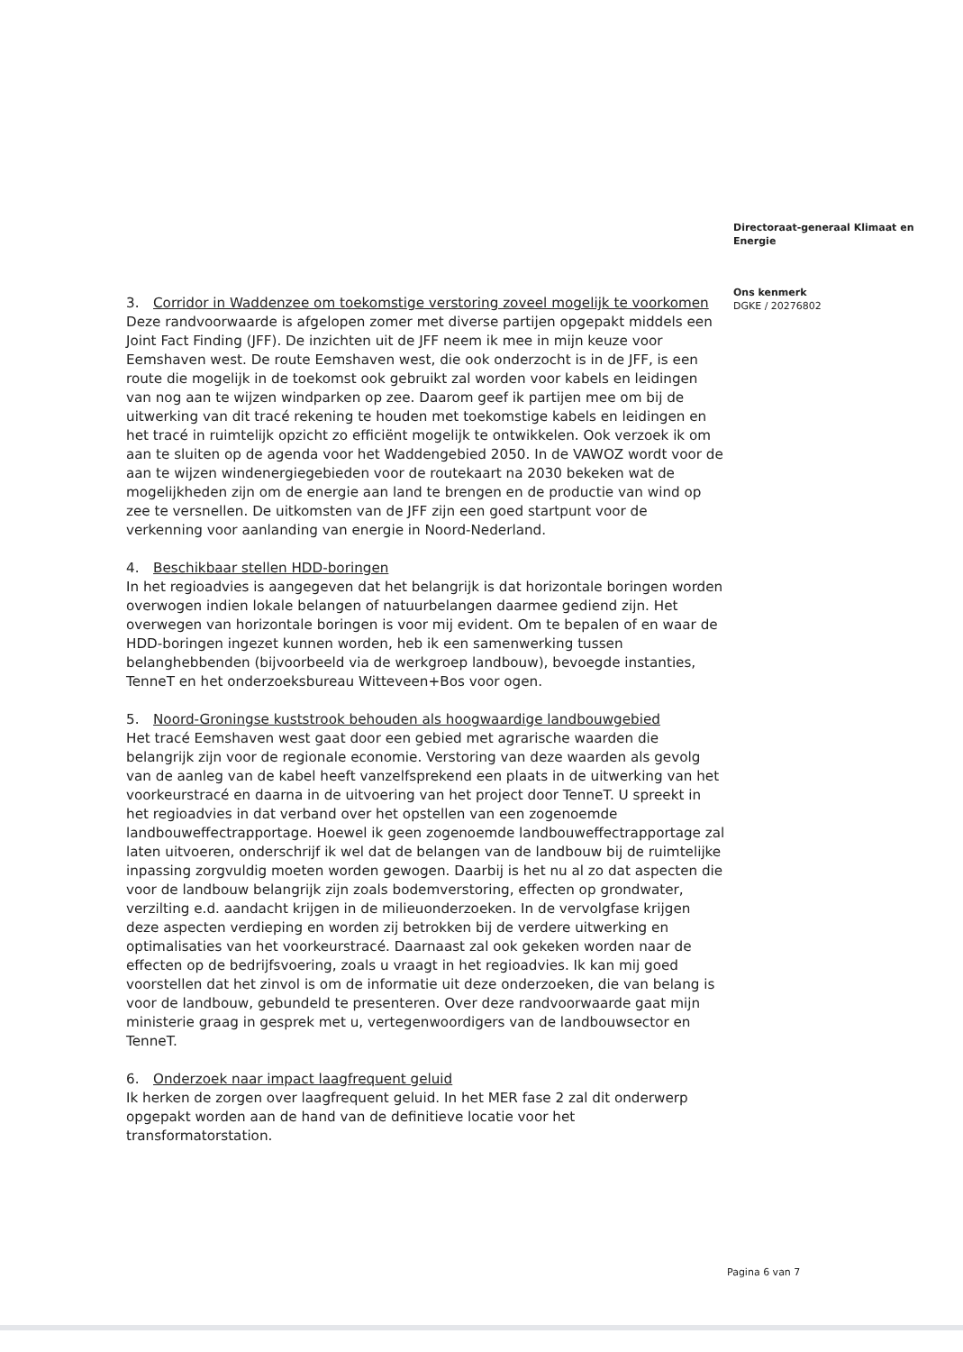Directoraat-generaal Klimaat en Energie
Ons kenmerk
DGKE / 20276802
3. Corridor in Waddenzee om toekomstige verstoring zoveel mogelijk te voorkomen
Deze randvoorwaarde is afgelopen zomer met diverse partijen opgepakt middels een Joint Fact Finding (JFF). De inzichten uit de JFF neem ik mee in mijn keuze voor Eemshaven west. De route Eemshaven west, die ook onderzocht is in de JFF, is een route die mogelijk in de toekomst ook gebruikt zal worden voor kabels en leidingen van nog aan te wijzen windparken op zee. Daarom geef ik partijen mee om bij de uitwerking van dit tracé rekening te houden met toekomstige kabels en leidingen en het tracé in ruimtelijk opzicht zo efficiënt mogelijk te ontwikkelen. Ook verzoek ik om aan te sluiten op de agenda voor het Waddengebied 2050. In de VAWOZ wordt voor de aan te wijzen windenergiegebieden voor de routekaart na 2030 bekeken wat de mogelijkheden zijn om de energie aan land te brengen en de productie van wind op zee te versnellen. De uitkomsten van de JFF zijn een goed startpunt voor de verkenning voor aanlanding van energie in Noord-Nederland.
4. Beschikbaar stellen HDD-boringen
In het regioadvies is aangegeven dat het belangrijk is dat horizontale boringen worden overwogen indien lokale belangen of natuurbelangen daarmee gediend zijn. Het overwegen van horizontale boringen is voor mij evident. Om te bepalen of en waar de HDD-boringen ingezet kunnen worden, heb ik een samenwerking tussen belanghebbenden (bijvoorbeeld via de werkgroep landbouw), bevoegde instanties, TenneT en het onderzoeksbureau Witteveen+Bos voor ogen.
5. Noord-Groningse kuststrook behouden als hoogwaardige landbouwgebied
Het tracé Eemshaven west gaat door een gebied met agrarische waarden die belangrijk zijn voor de regionale economie. Verstoring van deze waarden als gevolg van de aanleg van de kabel heeft vanzelfsprekend een plaats in de uitwerking van het voorkeurstracé en daarna in de uitvoering van het project door TenneT. U spreekt in het regioadvies in dat verband over het opstellen van een zogenoemde landbouweffectrapportage. Hoewel ik geen zogenoemde landbouweffectrapportage zal laten uitvoeren, onderschrijf ik wel dat de belangen van de landbouw bij de ruimtelijke inpassing zorgvuldig moeten worden gewogen. Daarbij is het nu al zo dat aspecten die voor de landbouw belangrijk zijn zoals bodemverstoring, effecten op grondwater, verzilting e.d. aandacht krijgen in de milieuonderzoeken. In de vervolgfase krijgen deze aspecten verdieping en worden zij betrokken bij de verdere uitwerking en optimalisaties van het voorkeurstracé. Daarnaast zal ook gekeken worden naar de effecten op de bedrijfsvoering, zoals u vraagt in het regioadvies. Ik kan mij goed voorstellen dat het zinvol is om de informatie uit deze onderzoeken, die van belang is voor de landbouw, gebundeld te presenteren. Over deze randvoorwaarde gaat mijn ministerie graag in gesprek met u, vertegenwoordigers van de landbouwsector en TenneT.
6. Onderzoek naar impact laagfrequent geluid
Ik herken de zorgen over laagfrequent geluid. In het MER fase 2 zal dit onderwerp opgepakt worden aan de hand van de definitieve locatie voor het transformatorstation.
Pagina 6 van 7